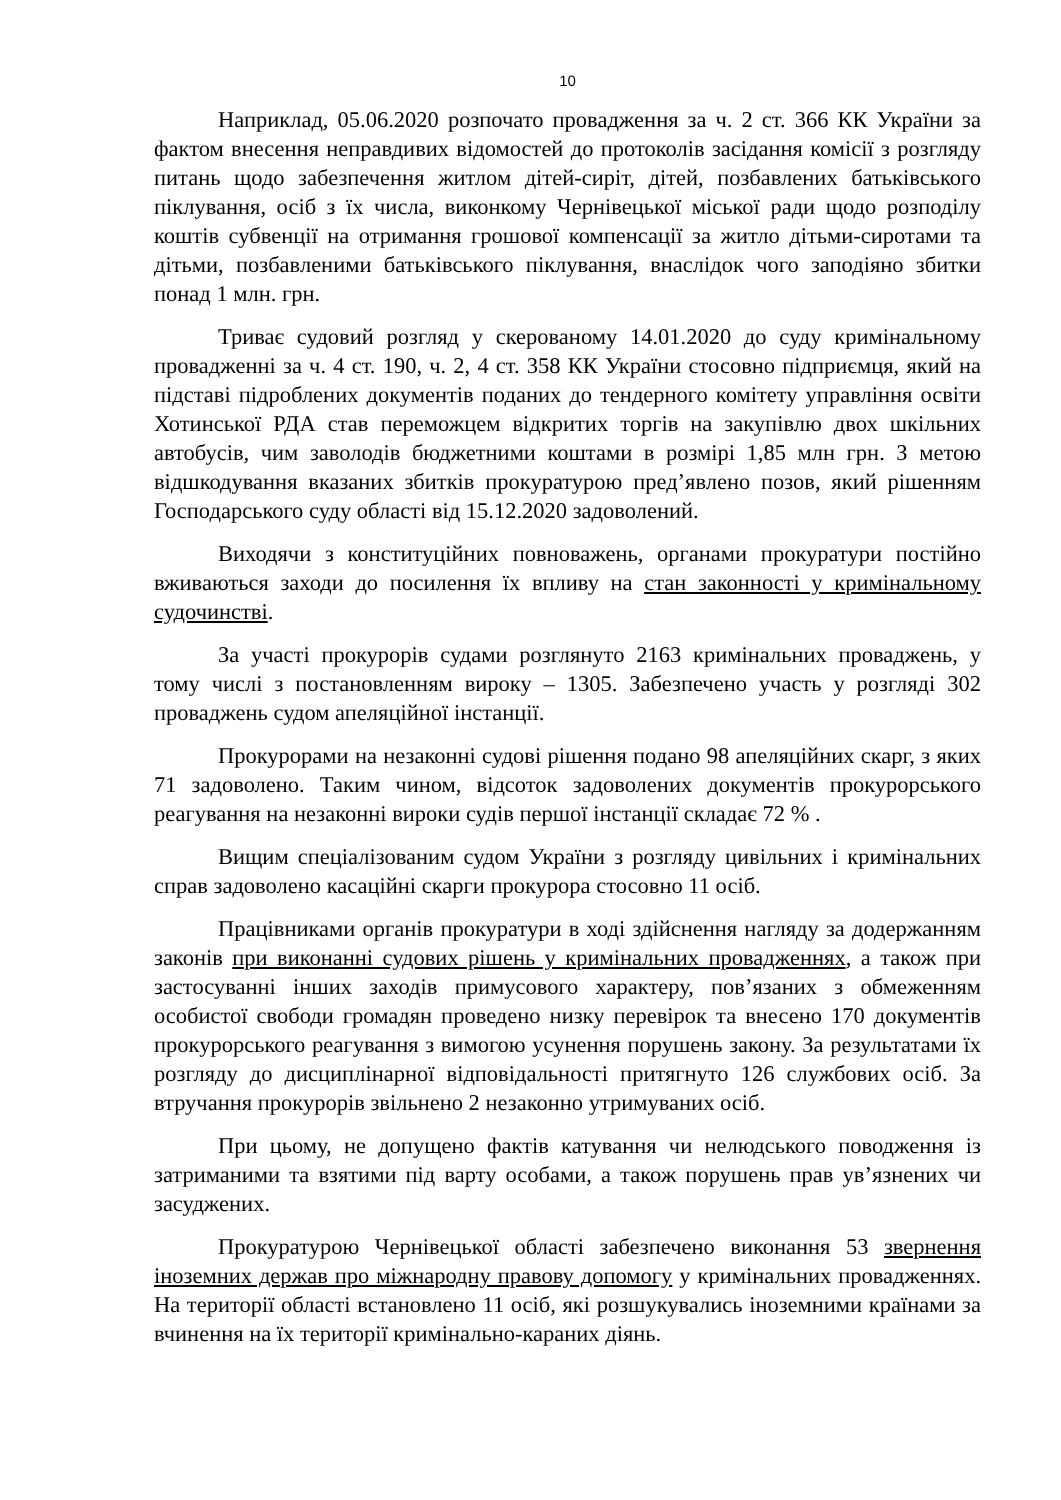10
Наприклад, 05.06.2020 розпочато провадження за ч. 2 ст. 366 КК України за фактом внесення неправдивих відомостей до протоколів засідання комісії з розгляду питань щодо забезпечення житлом дітей-сиріт, дітей, позбавлених батьківського піклування, осіб з їх числа, виконкому Чернівецької міської ради щодо розподілу коштів субвенції на отримання грошової компенсації за житло дітьми-сиротами та дітьми, позбавленими батьківського піклування, внаслідок чого заподіяно збитки понад 1 млн. грн.
Триває судовий розгляд у скерованому 14.01.2020 до суду кримінальному провадженні за ч. 4 ст. 190, ч. 2, 4 ст. 358 КК України стосовно підприємця, який на підставі підроблених документів поданих до тендерного комітету управління освіти Хотинської РДА став переможцем відкритих торгів на закупівлю двох шкільних автобусів, чим заволодів бюджетними коштами в розмірі 1,85 млн грн. З метою відшкодування вказаних збитків прокуратурою пред’явлено позов, який рішенням Господарського суду області від 15.12.2020 задоволений.
Виходячи з конституційних повноважень, органами прокуратури постійно вживаються заходи до посилення їх впливу на стан законності у кримінальному судочинстві.
За участі прокурорів судами розглянуто 2163 кримінальних проваджень, у тому числі з постановленням вироку – 1305. Забезпечено участь у розгляді 302 проваджень судом апеляційної інстанції.
Прокурорами на незаконні судові рішення подано 98 апеляційних скарг, з яких 71 задоволено. Таким чином, відсоток задоволених документів прокурорського реагування на незаконні вироки судів першої інстанції складає 72 % .
Вищим спеціалізованим судом України з розгляду цивільних і кримінальних справ задоволено касаційні скарги прокурора стосовно 11 осіб.
Працівниками органів прокуратури в ході здійснення нагляду за додержанням законів при виконанні судових рішень у кримінальних провадженнях, а також при застосуванні інших заходів примусового характеру, пов’язаних з обмеженням особистої свободи громадян проведено низку перевірок та внесено 170 документів прокурорського реагування з вимогою усунення порушень закону. За результатами їх розгляду до дисциплінарної відповідальності притягнуто 126 службових осіб. За втручання прокурорів звільнено 2 незаконно утримуваних осіб.
При цьому, не допущено фактів катування чи нелюдського поводження із затриманими та взятими під варту особами, а також порушень прав ув’язнених чи засуджених.
Прокуратурою Чернівецької області забезпечено виконання 53 звернення іноземних держав про міжнародну правову допомогу у кримінальних провадженнях. На території області встановлено 11 осіб, які розшукувались іноземними країнами за вчинення на їх території кримінально-караних діянь.